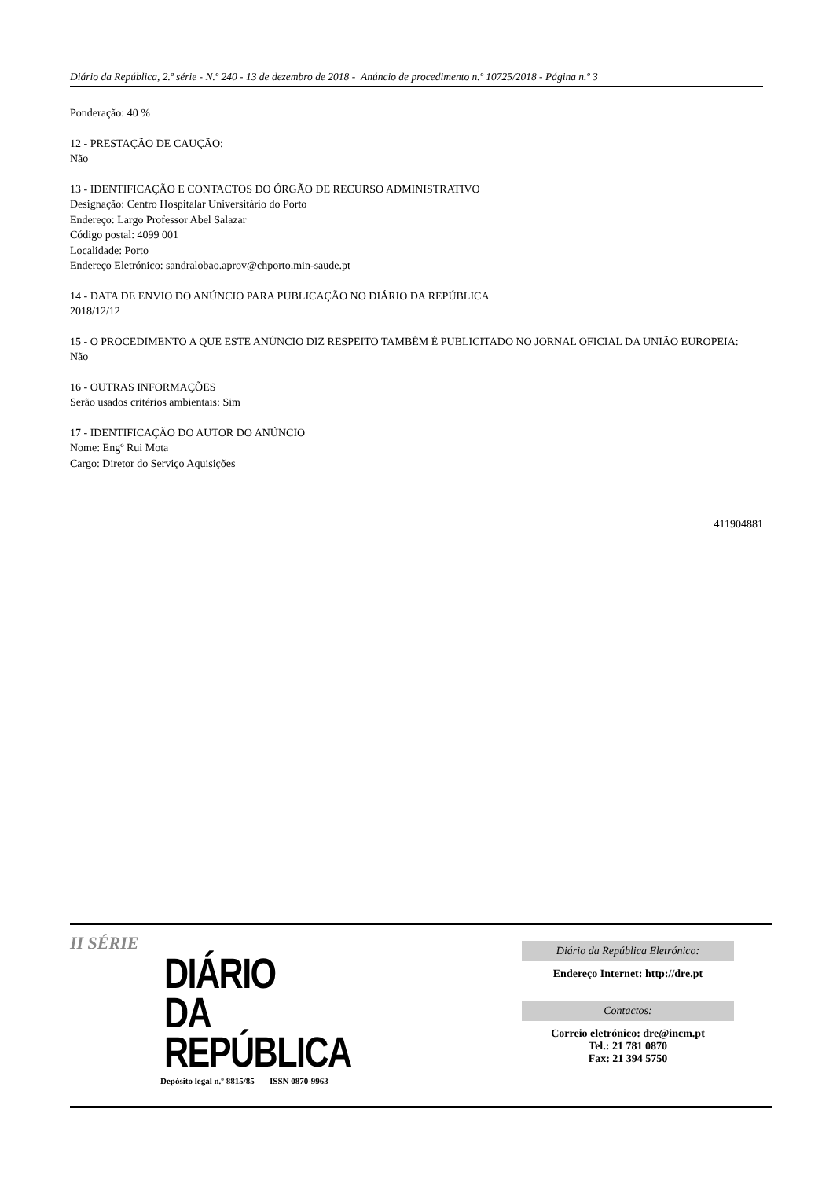Diário da República, 2.ª série - N.º 240 - 13 de dezembro de 2018 - Anúncio de procedimento n.º 10725/2018 - Página n.º 3
Ponderação: 40 %
12 - PRESTAÇÃO DE CAUÇÃO:
Não
13 - IDENTIFICAÇÃO E CONTACTOS DO ÓRGÃO DE RECURSO ADMINISTRATIVO
Designação: Centro Hospitalar Universitário do Porto
Endereço: Largo Professor Abel Salazar
Código postal: 4099 001
Localidade: Porto
Endereço Eletrónico: sandralobao.aprov@chporto.min-saude.pt
14 - DATA DE ENVIO DO ANÚNCIO PARA PUBLICAÇÃO NO DIÁRIO DA REPÚBLICA
2018/12/12
15 - O PROCEDIMENTO A QUE ESTE ANÚNCIO DIZ RESPEITO TAMBÉM É PUBLICITADO NO JORNAL OFICIAL DA UNIÃO EUROPEIA:
Não
16 - OUTRAS INFORMAÇÕES
Serão usados critérios ambientais: Sim
17 - IDENTIFICAÇÃO DO AUTOR DO ANÚNCIO
Nome: Engº Rui Mota
Cargo: Diretor do Serviço Aquisições
411904881
II SÉRIE
DIÁRIO
DA REPÚBLICA
Depósito legal n.º 8815/85 ISSN 0870-9963
Diário da República Eletrónico:
Endereço Internet: http://dre.pt
Contactos:
Correio eletrónico: dre@incm.pt
Tel.: 21 781 0870
Fax: 21 394 5750